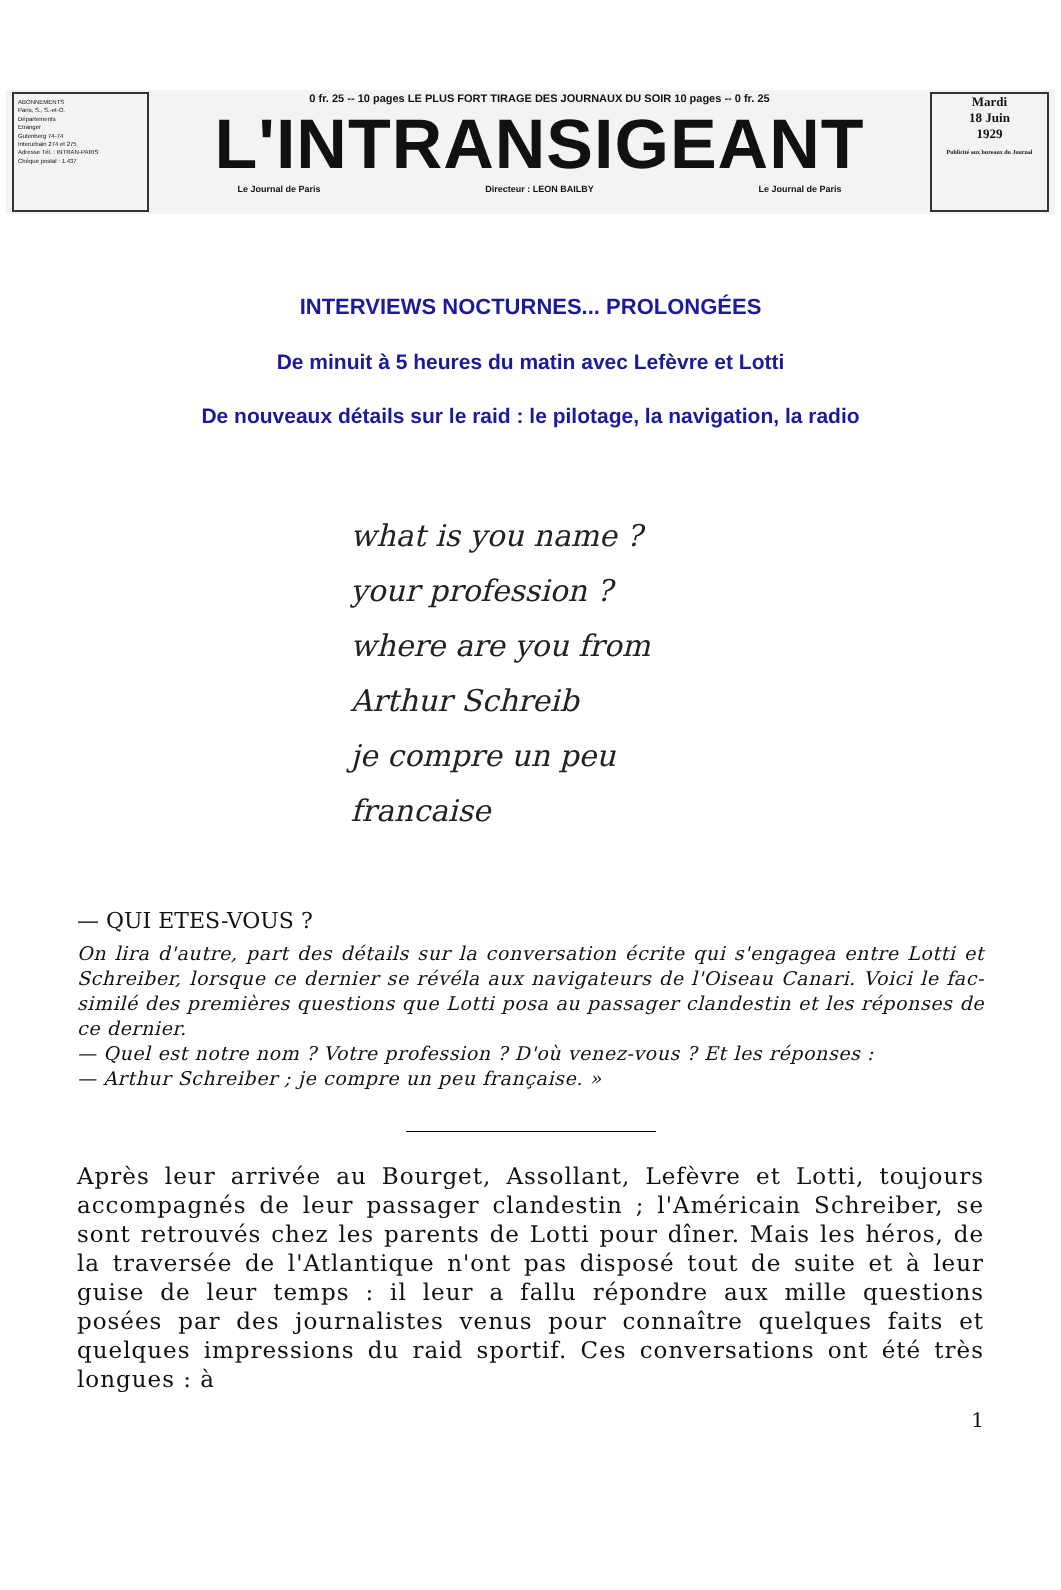ABONNEMENTS
Paris, S., S.-et-O.
Départements
Etranger
Gutenberg 74-74
Interurbain 274 et 275
Adresse Tél. : INTRAN-PARIS
Chèque postal : 1.437
0 fr. 25 -- 10 pages LE PLUS FORT TIRAGE DES JOURNAUX DU SOIR 10 pages -- 0 fr. 25
L'INTRANSIGEANT
Le Journal de Paris Directeur : LEON BAILBY Le Journal de Paris
Mardi
18 Juin
1929
Publicité aux bureaux du Journal
INTERVIEWS NOCTURNES... PROLONGÉES
De minuit à 5 heures du matin avec Lefèvre et Lotti
De nouveaux détails sur le raid : le pilotage, la navigation, la radio
what is you name ?
your profession ?
where are you from
Arthur Schreib
je compre un peu
francaise
— QUI ETES-VOUS ?
On lira d'autre, part des détails sur la conversation écrite qui s'engagea entre Lotti et Schreiber, lorsque ce dernier se révéla aux navigateurs de l'Oiseau Canari. Voici le fac-similé des premières questions que Lotti posa au passager clandestin et les réponses de ce dernier.
— Quel est notre nom ? Votre profession ? D'où venez-vous ? Et les réponses :
— Arthur Schreiber ; je compre un peu française. »
Après leur arrivée au Bourget, Assollant, Lefèvre et Lotti, toujours accompagnés de leur passager clandestin ; l'Américain Schreiber, se sont retrouvés chez les parents de Lotti pour dîner. Mais les héros, de la traversée de l'Atlantique n'ont pas disposé tout de suite et à leur guise de leur temps : il leur a fallu répondre aux mille questions posées par des journalistes venus pour connaître quelques faits et quelques impressions du raid sportif. Ces conversations ont été très longues : à
1